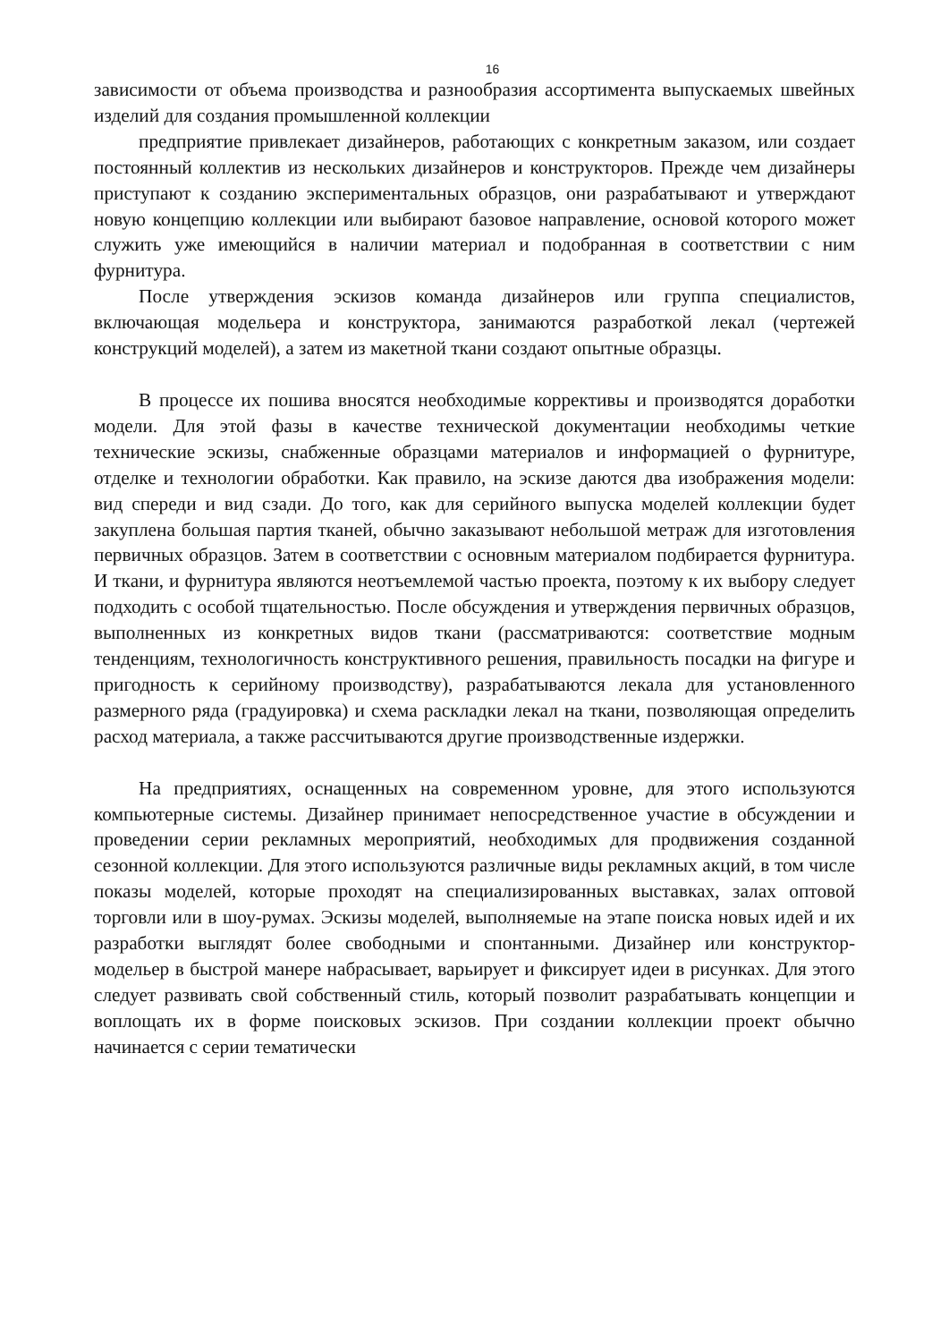16
зависимости от объема производства и разнообразия ассортимента выпускаемых швейных изделий для создания промышленной коллекции
предприятие привлекает дизайнеров, работающих с конкретным заказом, или создает постоянный коллектив из нескольких дизайнеров и конструкторов. Прежде чем дизайнеры приступают к созданию экспериментальных образцов, они разрабатывают и утверждают новую концепцию коллекции или выбирают базовое направление, основой которого может служить уже имеющийся в наличии материал и подобранная в соответствии с ним фурнитура.
После утверждения эскизов команда дизайнеров или группа специалистов, включающая модельера и конструктора, занимаются разработкой лекал (чертежей конструкций моделей), а затем из макетной ткани создают опытные образцы.
В процессе их пошива вносятся необходимые коррективы и производятся доработки модели. Для этой фазы в качестве технической документации необходимы четкие технические эскизы, снабженные образцами материалов и информацией о фурнитуре, отделке и технологии обработки. Как правило, на эскизе даются два изображения модели: вид спереди и вид сзади. До того, как для серийного выпуска моделей коллекции будет закуплена большая партия тканей, обычно заказывают небольшой метраж для изготовления первичных образцов. Затем в соответствии с основным материалом подбирается фурнитура. И ткани, и фурнитура являются неотъемлемой частью проекта, поэтому к их выбору следует подходить с особой тщательностью. После обсуждения и утверждения первичных образцов, выполненных из конкретных видов ткани (рассматриваются: соответствие модным тенденциям, технологичность конструктивного решения, правильность посадки на фигуре и пригодность к серийному производству), разрабатываются лекала для установленного размерного ряда (градуировка) и схема раскладки лекал на ткани, позволяющая определить расход материала, а также рассчитываются другие производственные издержки.
На предприятиях, оснащенных на современном уровне, для этого используются компьютерные системы. Дизайнер принимает непосредственное участие в обсуждении и проведении серии рекламных мероприятий, необходимых для продвижения созданной сезонной коллекции. Для этого используются различные виды рекламных акций, в том числе показы моделей, которые проходят на специализированных выставках, залах оптовой торговли или в шоу-румах. Эскизы моделей, выполняемые на этапе поиска новых идей и их разработки выглядят более свободными и спонтанными. Дизайнер или конструктор-модельер в быстрой манере набрасывает, варьирует и фиксирует идеи в рисунках. Для этого следует развивать свой собственный стиль, который позволит разрабатывать концепции и воплощать их в форме поисковых эскизов. При создании коллекции проект обычно начинается с серии тематически